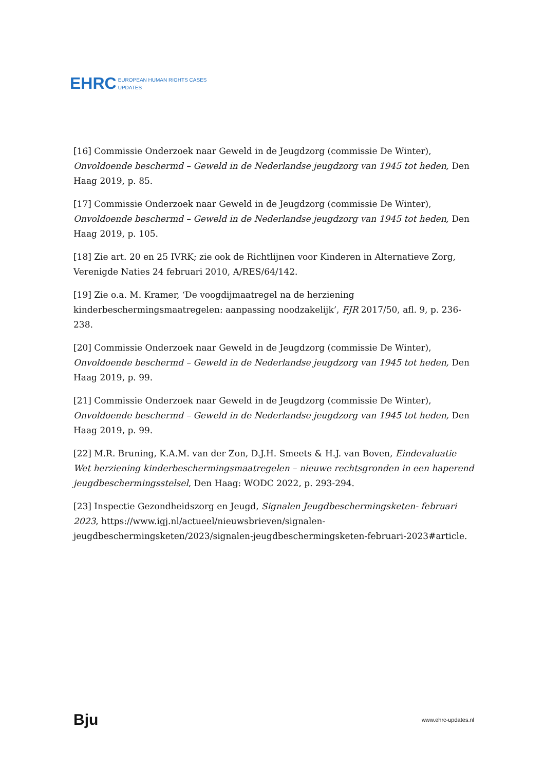EHRC EUROPEAN HUMAN RIGHTS CASES
UPDATES
[16] Commissie Onderzoek naar Geweld in de Jeugdzorg (commissie De Winter), Onvoldoende beschermd – Geweld in de Nederlandse jeugdzorg van 1945 tot heden, Den Haag 2019, p. 85.
[17] Commissie Onderzoek naar Geweld in de Jeugdzorg (commissie De Winter), Onvoldoende beschermd – Geweld in de Nederlandse jeugdzorg van 1945 tot heden, Den Haag 2019, p. 105.
[18] Zie art. 20 en 25 IVRK; zie ook de Richtlijnen voor Kinderen in Alternatieve Zorg, Verenigde Naties 24 februari 2010, A/RES/64/142.
[19] Zie o.a. M. Kramer, ‘De voogdijmaatregel na de herziening kinderbeschermingsmaatregelen: aanpassing noodzakelijk’, FJR 2017/50, afl. 9, p. 236-238.
[20] Commissie Onderzoek naar Geweld in de Jeugdzorg (commissie De Winter), Onvoldoende beschermd – Geweld in de Nederlandse jeugdzorg van 1945 tot heden, Den Haag 2019, p. 99.
[21] Commissie Onderzoek naar Geweld in de Jeugdzorg (commissie De Winter), Onvoldoende beschermd – Geweld in de Nederlandse jeugdzorg van 1945 tot heden, Den Haag 2019, p. 99.
[22] M.R. Bruning, K.A.M. van der Zon, D.J.H. Smeets & H.J. van Boven, Eindevaluatie Wet herziening kinderbeschermingsmaatregelen – nieuwe rechtsgronden in een haperend jeugdbeschermingsstelsel, Den Haag: WODC 2022, p. 293-294.
[23] Inspectie Gezondheidszorg en Jeugd, Signalen Jeugdbeschermingsketen- februari 2023, https://www.igj.nl/actueel/nieuwsbrieven/signalen-jeugdbeschermingsketen/2023/signalen-jeugdbeschermingsketen-februari-2023#article.
Bju www.ehrc-updates.nl